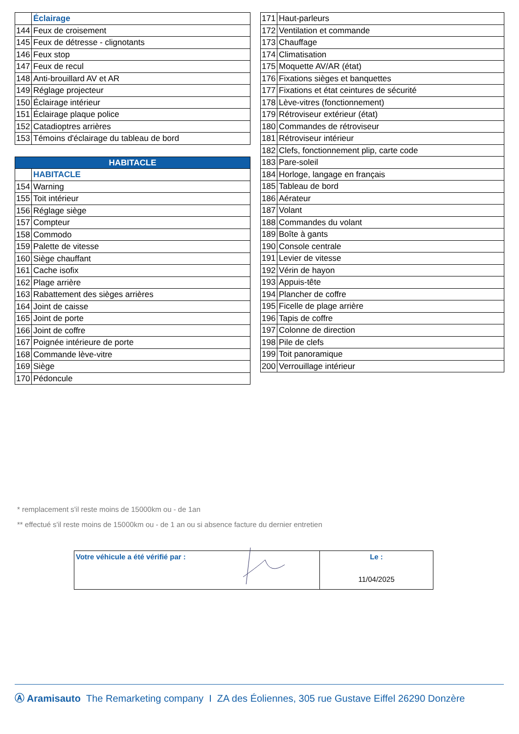| | Éclairage |
| 144 | Feux de croisement |
| 145 | Feux de détresse - clignotants |
| 146 | Feux stop |
| 147 | Feux de recul |
| 148 | Anti-brouillard AV et AR |
| 149 | Réglage projecteur |
| 150 | Éclairage intérieur |
| 151 | Éclairage plaque police |
| 152 | Catadioptres arrières |
| 153 | Témoins d'éclairage du tableau de bord |
| HABITACLE | |
| | HABITACLE |
| 154 | Warning |
| 155 | Toit intérieur |
| 156 | Réglage siège |
| 157 | Compteur |
| 158 | Commodo |
| 159 | Palette de vitesse |
| 160 | Siège chauffant |
| 161 | Cache isofix |
| 162 | Plage arrière |
| 163 | Rabattement des sièges arrières |
| 164 | Joint de caisse |
| 165 | Joint de porte |
| 166 | Joint de coffre |
| 167 | Poignée intérieure de porte |
| 168 | Commande lève-vitre |
| 169 | Siège |
| 170 | Pédoncule |
| 171 | Haut-parleurs |
| 172 | Ventilation et commande |
| 173 | Chauffage |
| 174 | Climatisation |
| 175 | Moquette AV/AR (état) |
| 176 | Fixations sièges et banquettes |
| 177 | Fixations et état ceintures de sécurité |
| 178 | Lève-vitres (fonctionnement) |
| 179 | Rétroviseur extérieur (état) |
| 180 | Commandes de rétroviseur |
| 181 | Rétroviseur intérieur |
| 182 | Clefs, fonctionnement plip, carte code |
| 183 | Pare-soleil |
| 184 | Horloge, langage en français |
| 185 | Tableau de bord |
| 186 | Aérateur |
| 187 | Volant |
| 188 | Commandes du volant |
| 189 | Boîte à gants |
| 190 | Console centrale |
| 191 | Levier de vitesse |
| 192 | Vérin de hayon |
| 193 | Appuis-tête |
| 194 | Plancher de coffre |
| 195 | Ficelle de plage arrière |
| 196 | Tapis de coffre |
| 197 | Colonne de direction |
| 198 | Pile de clefs |
| 199 | Toit panoramique |
| 200 | Verrouillage intérieur |
* remplacement s'il reste moins de 15000km ou - de 1an
** effectué s'il reste moins de 15000km ou - de 1 an ou si absence facture du dernier entretien
| Votre véhicule a été vérifié par : | Le : 11/04/2025 |
Ⓐ Aramisauto The Remarketing company I ZA des Éoliennes, 305 rue Gustave Eiffel 26290 Donzère